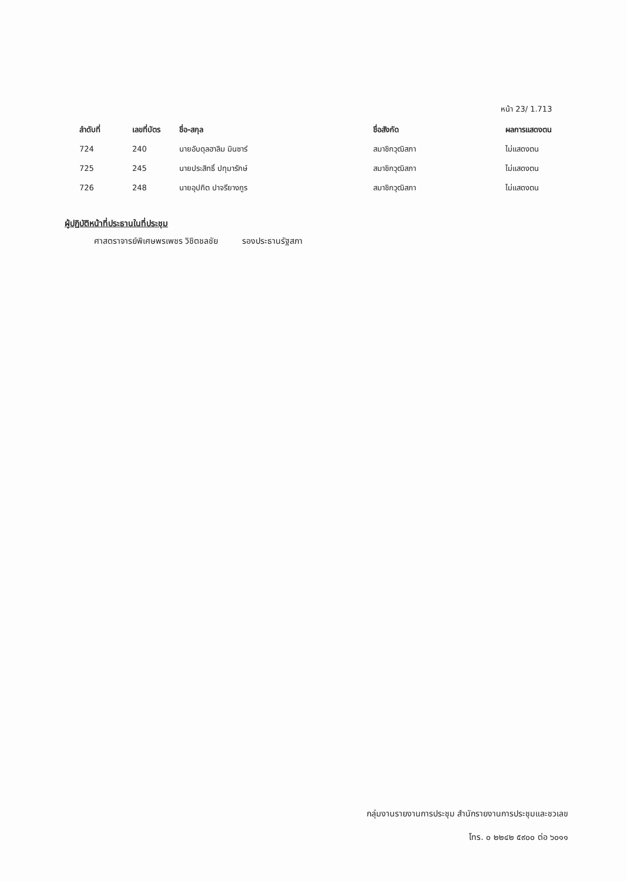หน้า 23/ 1.713
| ลำดับที่ | เลขที่บัตร | ชื่อ-สกุล | ชื่อสังกัด | ผลการแสดงตน |
| --- | --- | --- | --- | --- |
| 724 | 240 | นายอับดุลฮาลิม มินซาร์ | สมาชิกวุฒิสภา | ไม่แสดงตน |
| 725 | 245 | นายประสิทธิ์ ปทุมารักษ์ | สมาชิกวุฒิสภา | ไม่แสดงตน |
| 726 | 248 | นายอุปกิต ปาจรียางกูร | สมาชิกวุฒิสภา | ไม่แสดงตน |
ผู้ปฏิบัติหน้าที่ประธานในที่ประชุม
ศาสตราจารย์พิเศษพรเพชร วิชิตชลชัย รองประธานรัฐสภา
กลุ่มงานรายงานการประชุม สำนักรายงานการประชุมและชวเลข
โทร. ๐ ๒๒๔๒ ๕๙๐๐ ต่อ ๖๐๑๑